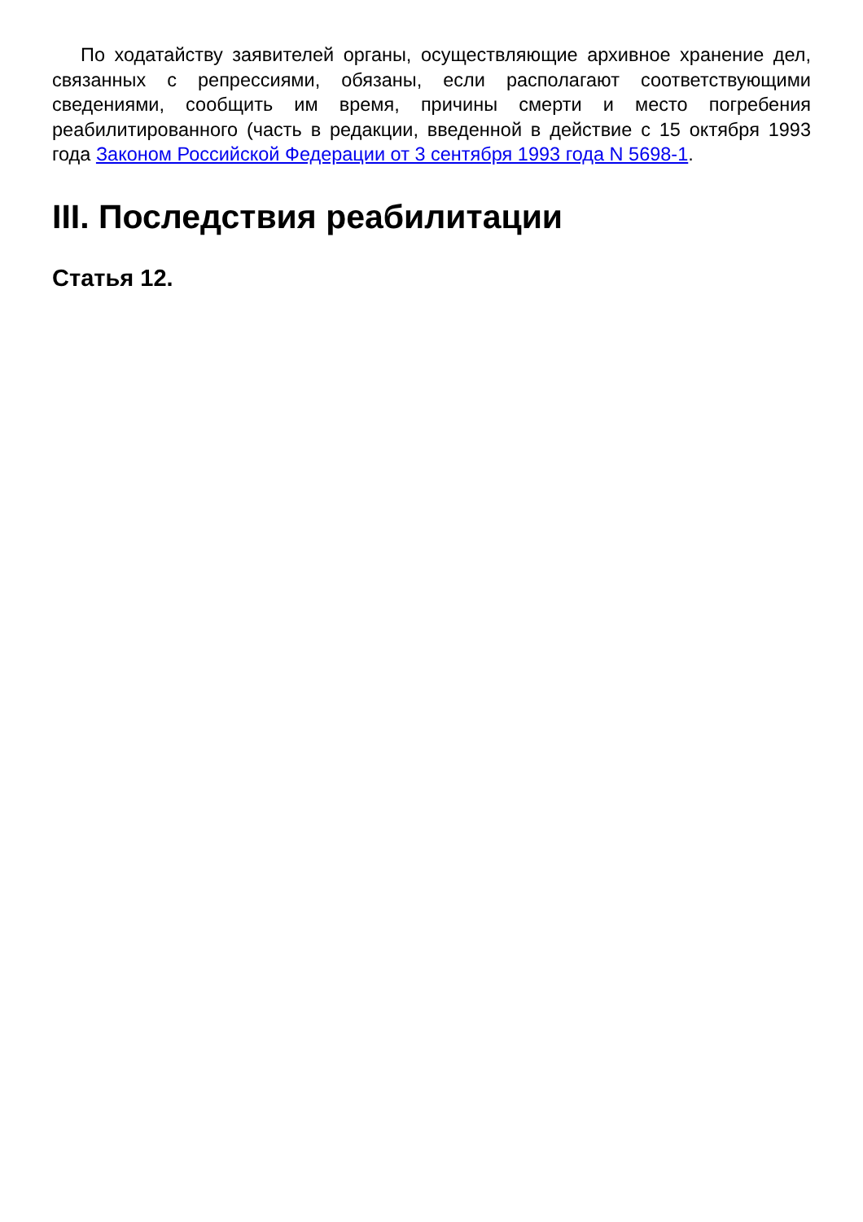По ходатайству заявителей органы, осуществляющие архивное хранение дел, связанных с репрессиями, обязаны, если располагают соответствующими сведениями, сообщить им время, причины смерти и место погребения реабилитированного (часть в редакции, введенной в действие с 15 октября 1993 года Законом Российской Федерации от 3 сентября 1993 года N 5698-1.
III. Последствия реабилитации
Статья 12.